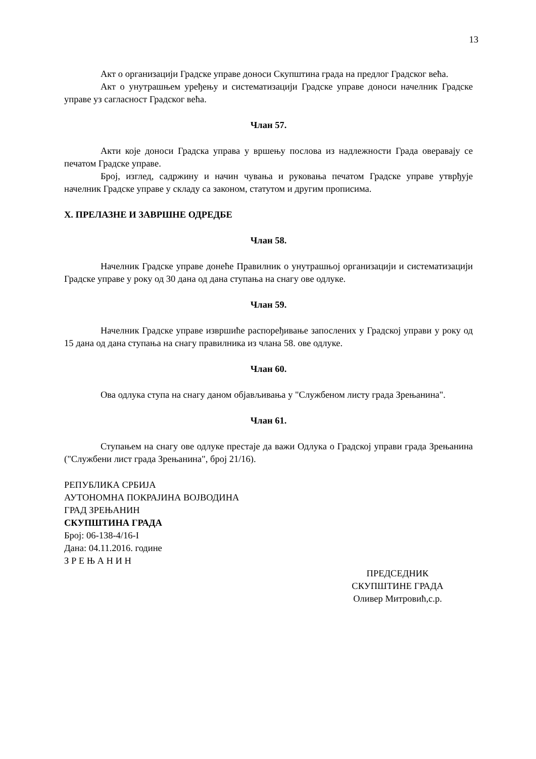13
Акт о организацији Градске управе доноси Скупштина града на предлог Градског већа.
Акт о унутрашњем уређењу и систематизацији Градске управе доноси начелник Градске управе уз сагласност Градског већа.
Члан 57.
Акти које доноси Градска управа у вршењу послова из надлежности Града оверавају се печатом Градске управе.
Број, изглед, садржину и начин чувања и руковања печатом Градске управе утврђује начелник Градске управе у складу са законом, статутом и другим прописима.
X. ПРЕЛАЗНЕ И ЗАВРШНЕ ОДРЕДБЕ
Члан 58.
Начелник Градске управе донеће Правилник о унутрашњој организацији и систематизацији Градске управе у року од 30 дана од дана ступања на снагу ове одлуке.
Члан 59.
Начелник Градске управе извршиће распоређивање запослених у Градској управи у року од 15 дана од дана ступања на снагу правилника из члана 58. ове одлуке.
Члан 60.
Ова одлука ступа на снагу даном објављивања у "Службеном листу града Зрењанина".
Члан 61.
Ступањем на снагу ове одлуке престаје да важи Одлука о Градској управи града Зрењанина ("Службени лист града Зрењанина", број 21/16).
РЕПУБЛИКА СРБИЈА
АУТОНОМНА ПОКРАЈИНА ВОЈВОДИНА
ГРАД ЗРЕЊАНИН
СКУПШТИНА ГРАДА
Број: 06-138-4/16-I
Дана: 04.11.2016. године
З Р Е Њ А Н И Н
ПРЕДСЕДНИК
СКУПШТИНЕ ГРАДА
Оливер Митровић,с.р.